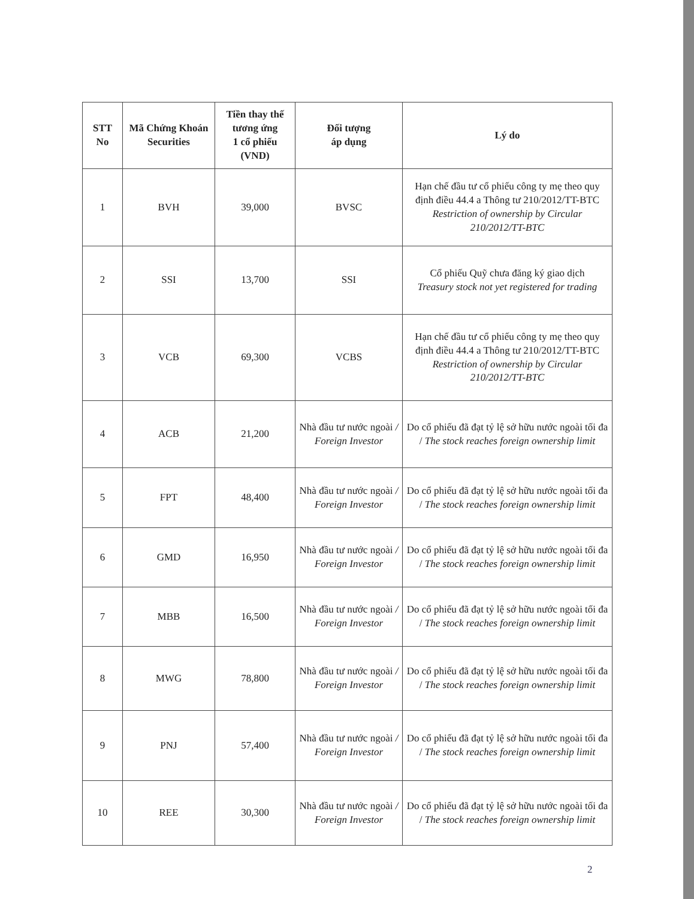| STT No | Mã Chứng Khoán Securities | Tiền thay thế tương ứng 1 cổ phiếu (VND) | Đối tượng áp dụng | Lý do |
| --- | --- | --- | --- | --- |
| 1 | BVH | 39,000 | BVSC | Hạn chế đầu tư cổ phiếu công ty mẹ theo quy định điều 44.4 a Thông tư 210/2012/TT-BTC Restriction of ownership by Circular 210/2012/TT-BTC |
| 2 | SSI | 13,700 | SSI | Cổ phiếu Quỹ chưa đăng ký giao dịch Treasury stock not yet registered for trading |
| 3 | VCB | 69,300 | VCBS | Hạn chế đầu tư cổ phiếu công ty mẹ theo quy định điều 44.4 a Thông tư 210/2012/TT-BTC Restriction of ownership by Circular 210/2012/TT-BTC |
| 4 | ACB | 21,200 | Nhà đầu tư nước ngoài / Foreign Investor | Do cổ phiếu đã đạt tỷ lệ sở hữu nước ngoài tối đa / The stock reaches foreign ownership limit |
| 5 | FPT | 48,400 | Nhà đầu tư nước ngoài / Foreign Investor | Do cổ phiếu đã đạt tỷ lệ sở hữu nước ngoài tối đa / The stock reaches foreign ownership limit |
| 6 | GMD | 16,950 | Nhà đầu tư nước ngoài / Foreign Investor | Do cổ phiếu đã đạt tỷ lệ sở hữu nước ngoài tối đa / The stock reaches foreign ownership limit |
| 7 | MBB | 16,500 | Nhà đầu tư nước ngoài / Foreign Investor | Do cổ phiếu đã đạt tỷ lệ sở hữu nước ngoài tối đa / The stock reaches foreign ownership limit |
| 8 | MWG | 78,800 | Nhà đầu tư nước ngoài / Foreign Investor | Do cổ phiếu đã đạt tỷ lệ sở hữu nước ngoài tối đa / The stock reaches foreign ownership limit |
| 9 | PNJ | 57,400 | Nhà đầu tư nước ngoài / Foreign Investor | Do cổ phiếu đã đạt tỷ lệ sở hữu nước ngoài tối đa / The stock reaches foreign ownership limit |
| 10 | REE | 30,300 | Nhà đầu tư nước ngoài / Foreign Investor | Do cổ phiếu đã đạt tỷ lệ sở hữu nước ngoài tối đa / The stock reaches foreign ownership limit |
2